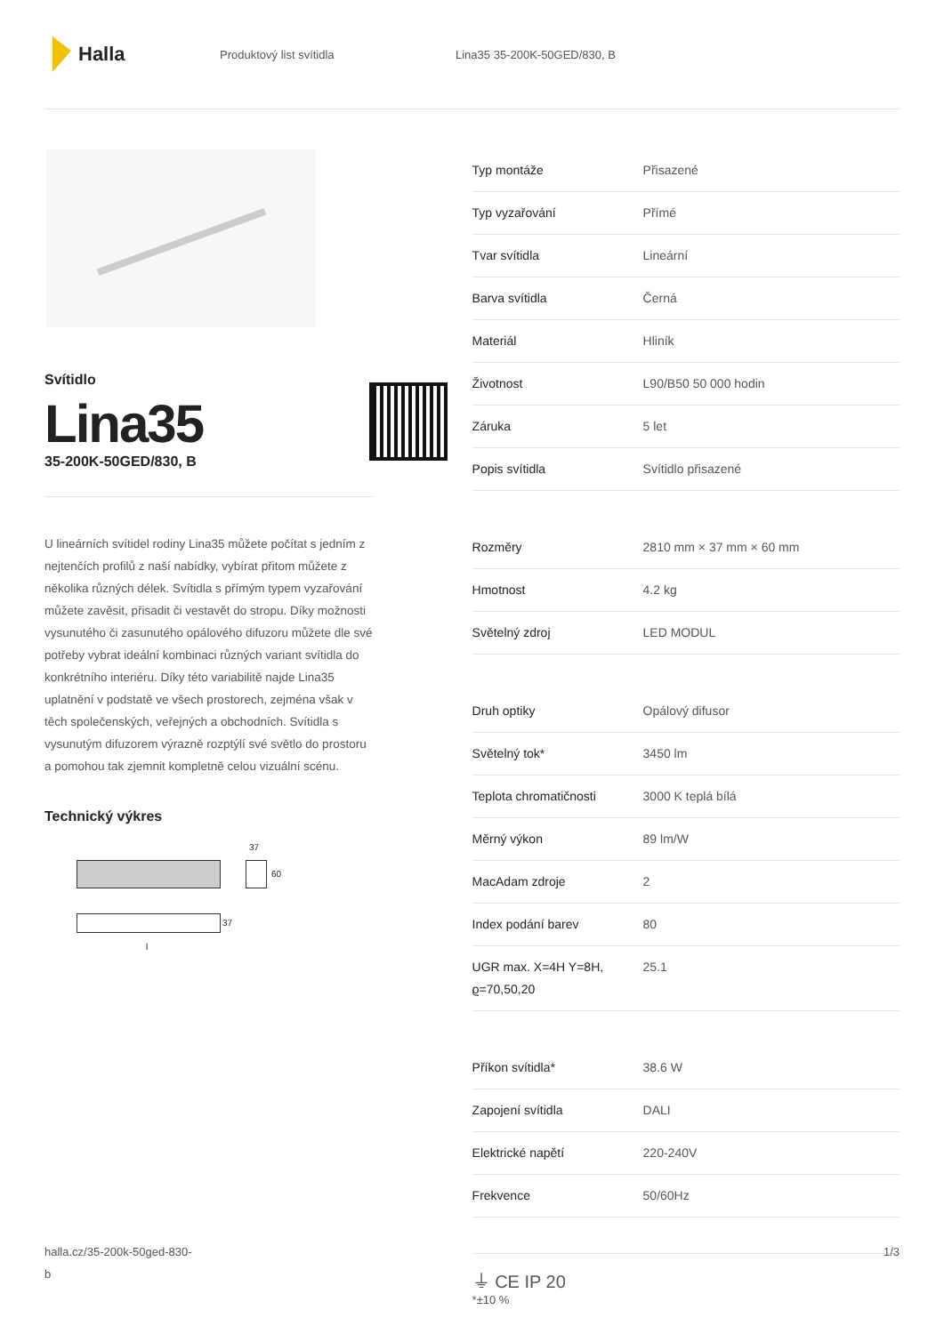Halla
Produktový list svítidla Lina35 35-200K-50GED/830, B
Svítidlo
Lina35
35-200K-50GED/830, B
U lineárních svítidel rodiny Lina35 můžete počítat s jedním z nejtenčích profilů z naší nabídky, vybírat přitom můžete z několika různých délek. Svítidla s přímým typem vyzařování můžete zavěsit, přisadit či vestavět do stropu. Díky možnosti vysunutého či zasunutého opálového difuzoru můžete dle své potřeby vybrat ideální kombinaci různých variant svítidla do konkrétního interiéru. Díky této variabilitě najde Lina35 uplatnění v podstatě ve všech prostorech, zejména však v těch společenských, veřejných a obchodních. Svítidla s vysunutým difuzorem výrazně rozptýlí své světlo do prostoru a pomohou tak zjemnit kompletně celou vizuální scénu.
Technický výkres
37
60
37
l
| Typ montáže | Přisazené |
| Typ vyzařování | Přímé |
| Tvar svítidla | Lineární |
| Barva svítidla | Černá |
| Materiál | Hliník |
| Životnost | L90/B50 50 000 hodin |
| Záruka | 5 let |
| Popis svítidla | Svítidlo přisazené |
| Rozměry | 2810 mm × 37 mm × 60 mm |
| Hmotnost | 4.2 kg |
| Světelný zdroj | LED MODUL |
| Druh optiky | Opálový difusor |
| Světelný tok* | 3450 lm |
| Teplota chromatičnosti | 3000 K teplá bílá |
| Měrný výkon | 89 lm/W |
| MacAdam zdroje | 2 |
| Index podání barev | 80 |
| UGR max. X=4H Y=8H, ϱ=70,50,20 | 25.1 |
| Příkon svítidla* | 38.6 W |
| Zapojení svítidla | DALI |
| Elektrické napětí | 220-240V |
| Frekvence | 50/60Hz |
⏚ CE IP 20
*±10 %
halla.cz/35-200k-50ged-830-
b
1/3